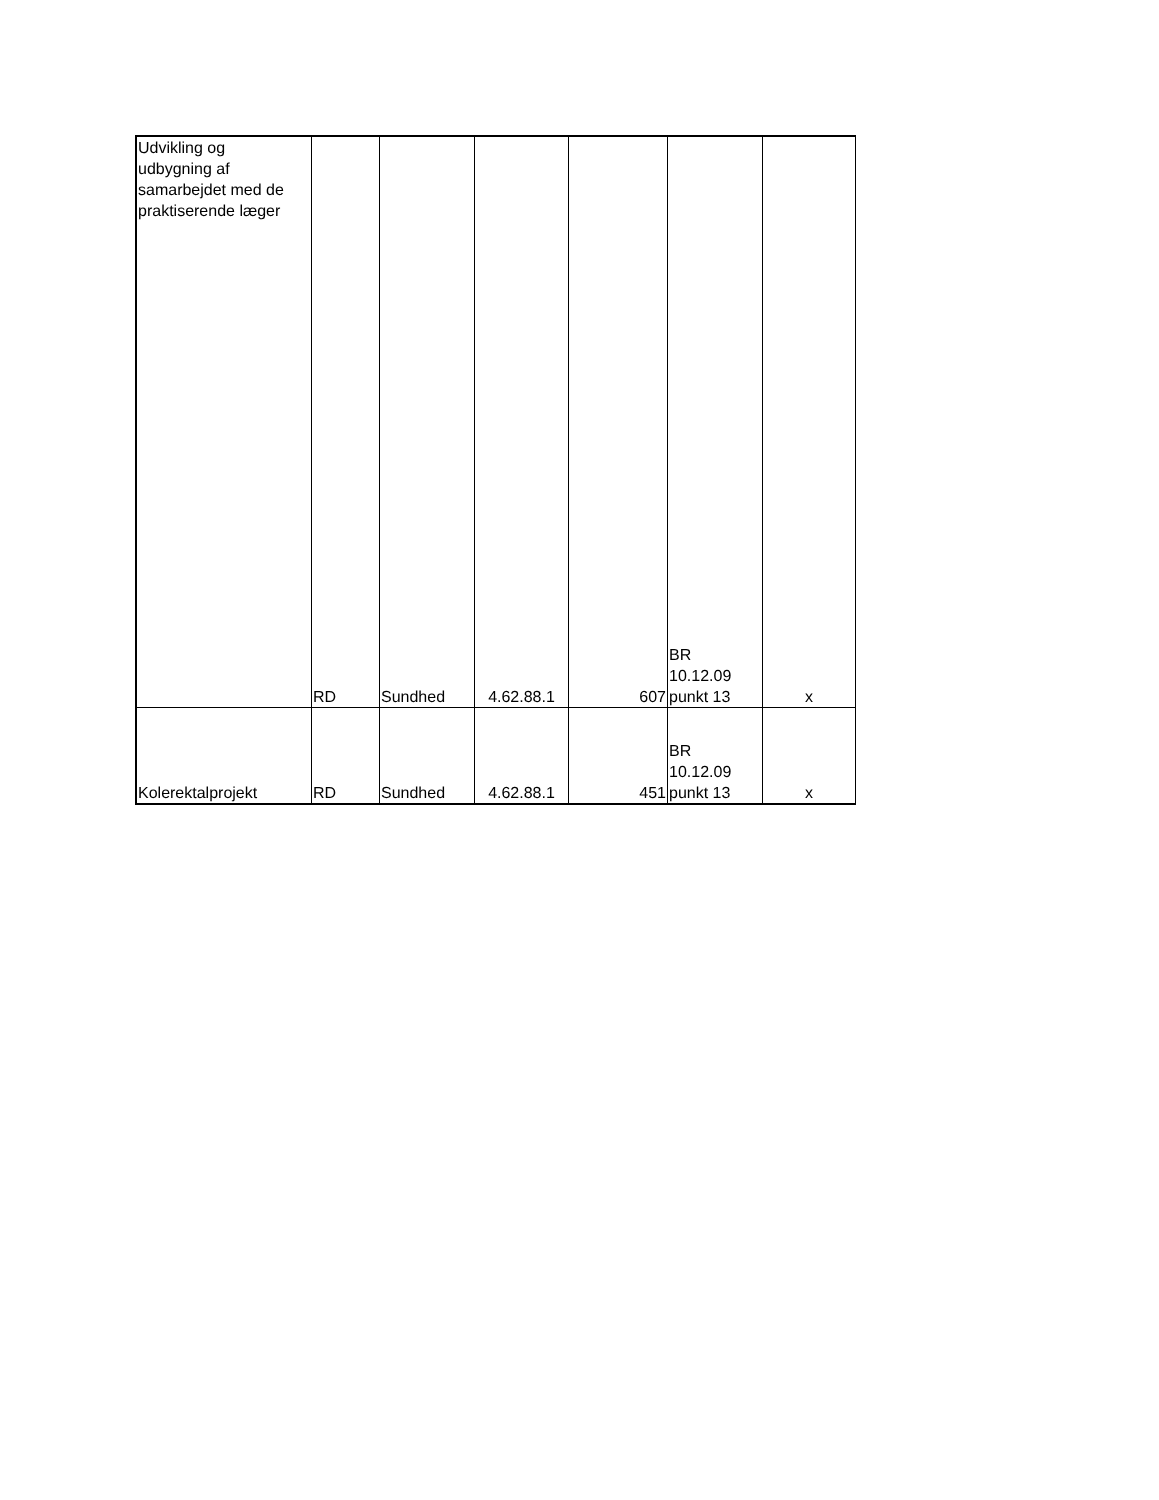| Udvikling og udbygning af samarbejdet med de praktiserende læger | RD | Sundhed | 4.62.88.1 | 607 | BR 10.12.09 punkt 13 | x |
| Kolerektalprojekt | RD | Sundhed | 4.62.88.1 | 451 | BR 10.12.09 punkt 13 | x |